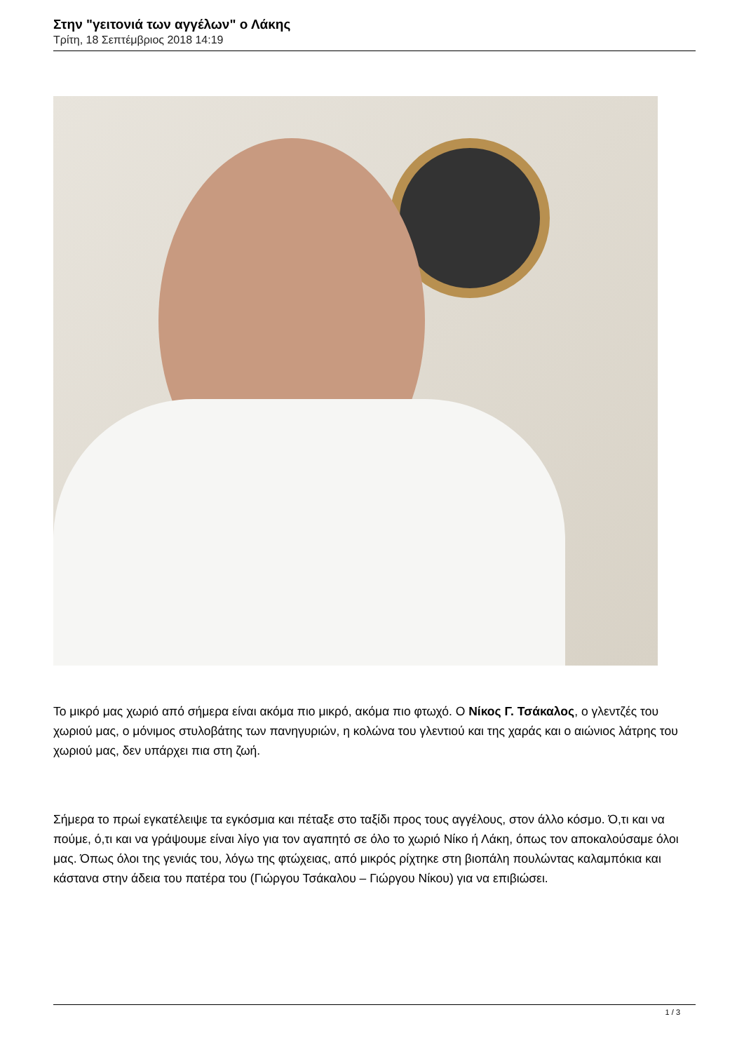Στην "γειτονιά των αγγέλων" ο Λάκης
Τρίτη, 18 Σεπτέμβριος 2018 14:19
Το μικρό μας χωριό από σήμερα είναι ακόμα πιο μικρό, ακόμα πιο φτωχό. Ο Νίκος Γ. Τσάκαλος, ο γλεντζές του χωριού μας, ο μόνιμος στυλοβάτης των πανηγυριών, η κολώνα του γλεντιού και της χαράς και ο αιώνιος λάτρης του χωριού μας, δεν υπάρχει πια στη ζωή.
Σήμερα το πρωί εγκατέλειψε τα εγκόσμια και πέταξε στο ταξίδι προς τους αγγέλους, στον άλλο κόσμο. Ό,τι και να πούμε, ό,τι και να γράψουμε είναι λίγο για τον αγαπητό σε όλο το χωριό Νίκο ή Λάκη, όπως τον αποκαλούσαμε όλοι μας. Όπως όλοι της γενιάς του, λόγω της φτώχειας, από μικρός ρίχτηκε στη βιοπάλη πουλώντας καλαμπόκια και κάστανα στην άδεια του πατέρα του (Γιώργου Τσάκαλου – Γιώργου Νίκου) για να επιβιώσει.
1 / 3